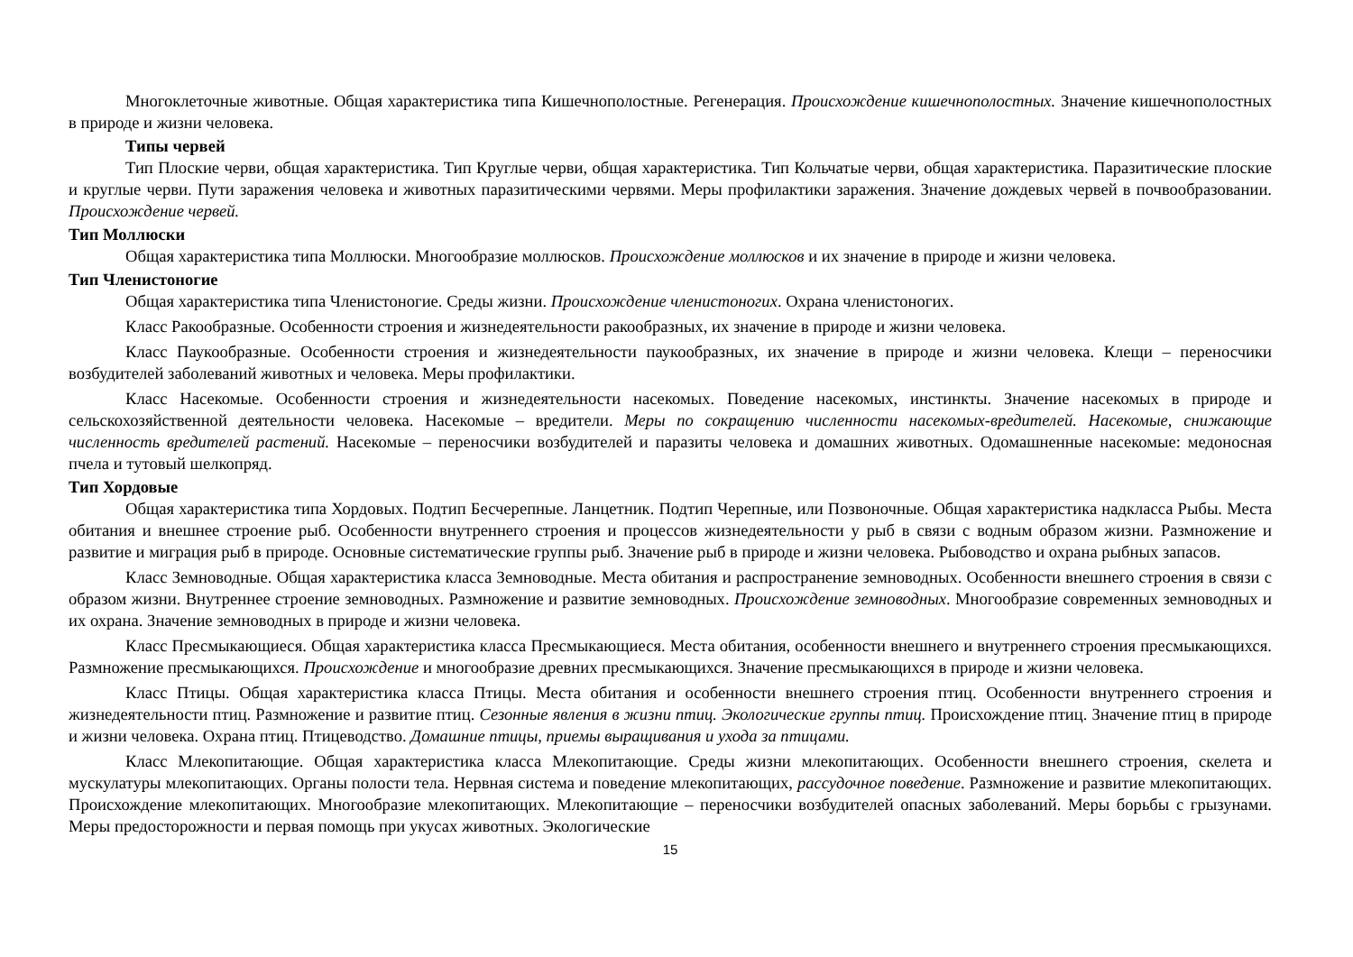Многоклеточные животные. Общая характеристика типа Кишечнополостные. Регенерация. Происхождение кишечнополостных. Значение кишечнополостных в природе и жизни человека.
Типы червей
Тип Плоские черви, общая характеристика. Тип Круглые черви, общая характеристика. Тип Кольчатые черви, общая характеристика. Паразитические плоские и круглые черви. Пути заражения человека и животных паразитическими червями. Меры профилактики заражения. Значение дождевых червей в почвообразовании. Происхождение червей.
Тип Моллюски
Общая характеристика типа Моллюски. Многообразие моллюсков. Происхождение моллюсков и их значение в природе и жизни человека.
Тип Членистоногие
Общая характеристика типа Членистоногие. Среды жизни. Происхождение членистоногих. Охрана членистоногих.
Класс Ракообразные. Особенности строения и жизнедеятельности ракообразных, их значение в природе и жизни человека.
Класс Паукообразные. Особенности строения и жизнедеятельности паукообразных, их значение в природе и жизни человека. Клещи – переносчики возбудителей заболеваний животных и человека. Меры профилактики.
Класс Насекомые. Особенности строения и жизнедеятельности насекомых. Поведение насекомых, инстинкты. Значение насекомых в природе и сельскохозяйственной деятельности человека. Насекомые – вредители. Меры по сокращению численности насекомых-вредителей. Насекомые, снижающие численность вредителей растений. Насекомые – переносчики возбудителей и паразиты человека и домашних животных. Одомашненные насекомые: медоносная пчела и тутовый шелкопряд.
Тип Хордовые
Общая характеристика типа Хордовых. Подтип Бесчерепные. Ланцетник. Подтип Черепные, или Позвоночные. Общая характеристика надкласса Рыбы. Места обитания и внешнее строение рыб. Особенности внутреннего строения и процессов жизнедеятельности у рыб в связи с водным образом жизни. Размножение и развитие и миграция рыб в природе. Основные систематические группы рыб. Значение рыб в природе и жизни человека. Рыбоводство и охрана рыбных запасов.
Класс Земноводные. Общая характеристика класса Земноводные. Места обитания и распространение земноводных. Особенности внешнего строения в связи с образом жизни. Внутреннее строение земноводных. Размножение и развитие земноводных. Происхождение земноводных. Многообразие современных земноводных и их охрана. Значение земноводных в природе и жизни человека.
Класс Пресмыкающиеся. Общая характеристика класса Пресмыкающиеся. Места обитания, особенности внешнего и внутреннего строения пресмыкающихся. Размножение пресмыкающихся. Происхождение и многообразие древних пресмыкающихся. Значение пресмыкающихся в природе и жизни человека.
Класс Птицы. Общая характеристика класса Птицы. Места обитания и особенности внешнего строения птиц. Особенности внутреннего строения и жизнедеятельности птиц. Размножение и развитие птиц. Сезонные явления в жизни птиц. Экологические группы птиц. Происхождение птиц. Значение птиц в природе и жизни человека. Охрана птиц. Птицеводство. Домашние птицы, приемы выращивания и ухода за птицами.
Класс Млекопитающие. Общая характеристика класса Млекопитающие. Среды жизни млекопитающих. Особенности внешнего строения, скелета и мускулатуры млекопитающих. Органы полости тела. Нервная система и поведение млекопитающих, рассудочное поведение. Размножение и развитие млекопитающих. Происхождение млекопитающих. Многообразие млекопитающих. Млекопитающие – переносчики возбудителей опасных заболеваний. Меры борьбы с грызунами. Меры предосторожности и первая помощь при укусах животных. Экологические
15